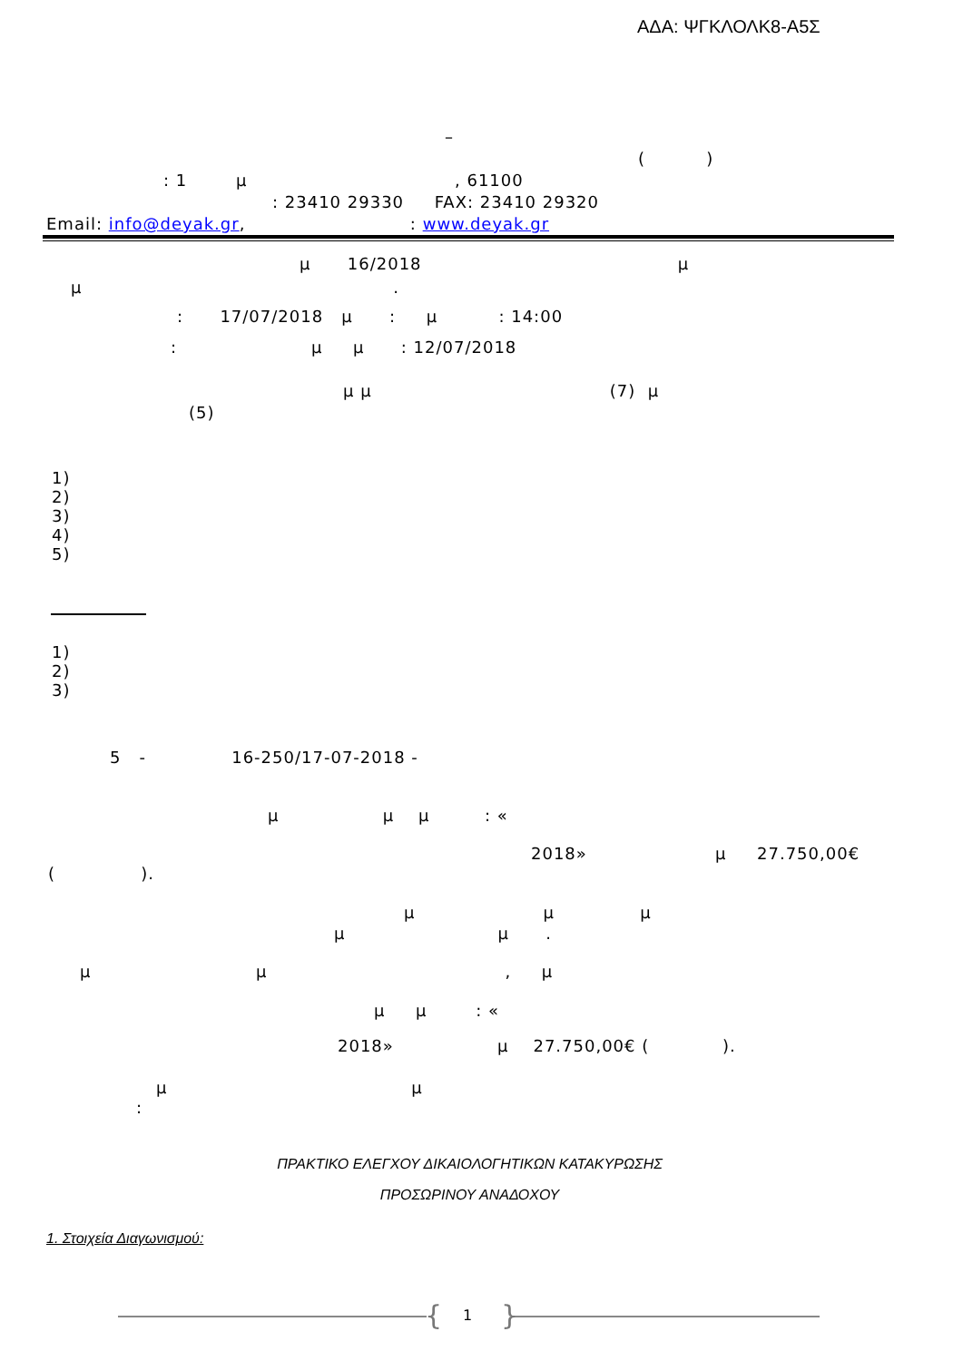ΑΔΑ: ΨΓΚΛΟΛΚ8-Α5Σ
–
( )
: 1 μ , 61100
: 23410 29330 FAX: 23410 29320
Email: info@deyak.gr, : www.deyak.gr
μ 16/2018 μ
μ .
: 17/07/2018 μ : μ : 14:00
: μ μ : 12/07/2018
μ μ (7) μ
(5)
1) 2) 3) 4) 5)
1) 2) 3)
5 - 16-250/17-07-2018 -
μ μ μ : «
2018» μ 27.750,00€
( ).
μ μ μ
μ μ .
μ μ , μ
μ μ : «
2018» μ 27.750,00€ ( ).
μ μ
:
ΠΡΑΚΤΙΚΟ ΕΛΕΓΧΟΥ ΔΙΚΑΙΟΛΟΓΗΤΙΚΩΝ ΚΑΤΑΚΥΡΩΣΗΣ
ΠΡΟΣΩΡΙΝΟΥ ΑΝΑΔΟΧΟΥ
1. Στοιχεία Διαγωνισμού:
{ 1 }